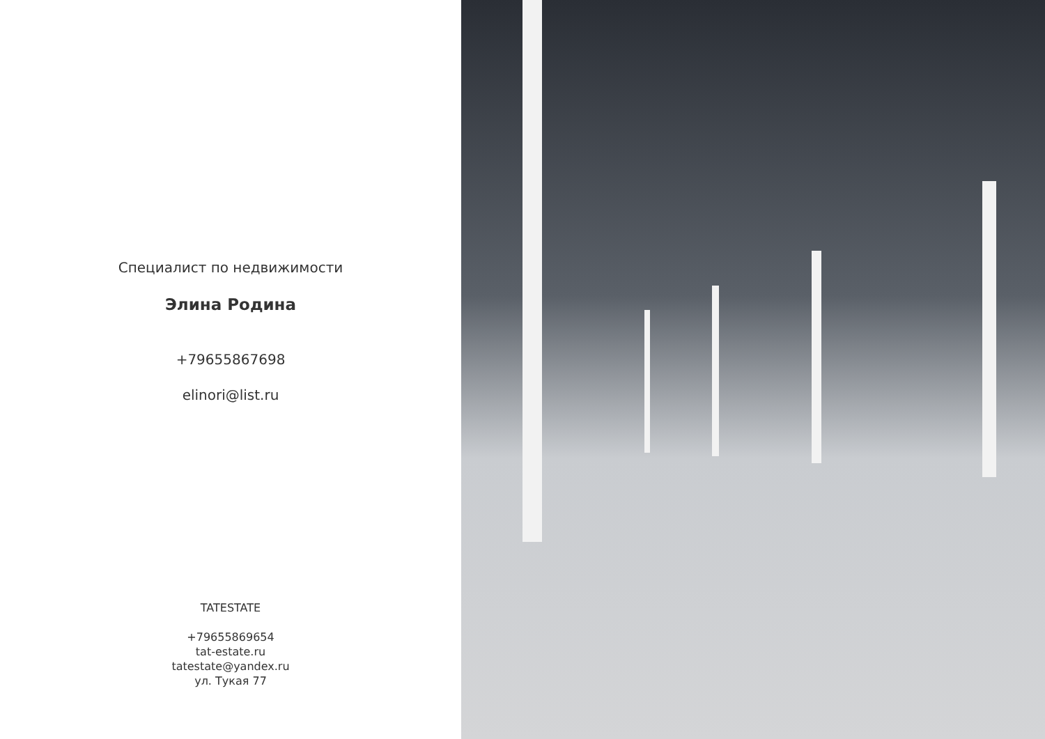Специалист по недвижимости
Элина Родина
+79655867698
elinori@list.ru
TATESTATE
+79655869654
tat-estate.ru
tatestate@yandex.ru
ул. Тукая 77